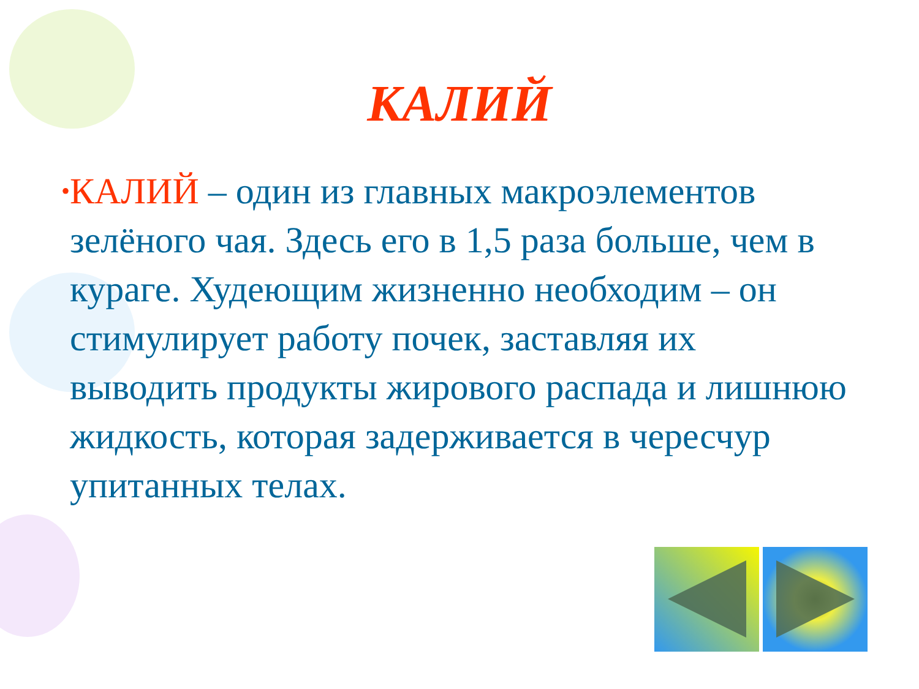КАЛИЙ
•
КАЛИЙ – один из главных макроэлементов зелёного чая. Здесь его в 1,5 раза больше, чем в кураге. Худеющим жизненно необходим – он стимулирует работу почек, заставляя их выводить продукты жирового распада и лишнюю жидкость, которая задерживается в чересчур упитанных телах.